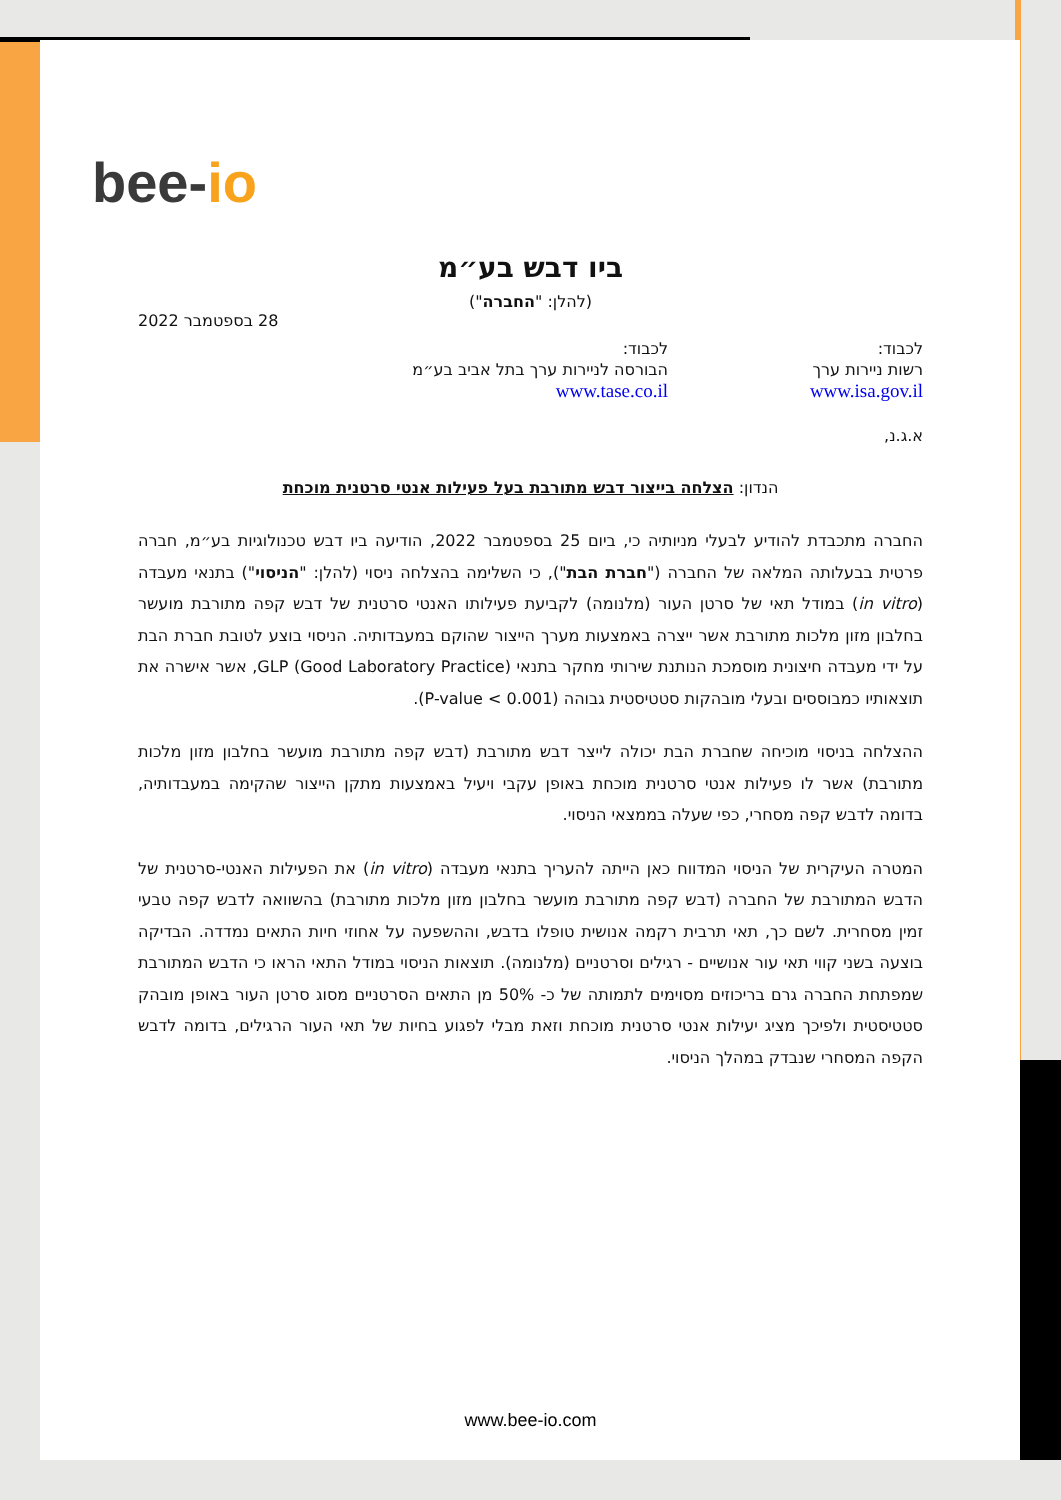bee-io
ביו דבש בע״מ
(להלן: "החברה")
28 בספטמבר 2022
לכבוד:
רשות ניירות ערך
www.isa.gov.il
לכבוד:
הבורסה לניירות ערך בתל אביב בע״מ
www.tase.co.il
א.ג.נ,
הנדון: הצלחה בייצור דבש מתורבת בעל פעילות אנטי סרטנית מוכחת
החברה מתכבדת להודיע לבעלי מניותיה כי, ביום 25 בספטמבר 2022, הודיעה ביו דבש טכנולוגיות בע״מ, חברה פרטית בבעלותה המלאה של החברה ("חברת הבת"), כי השלימה בהצלחה ניסוי (להלן: "הניסוי") בתנאי מעבדה (in vitro) במודל תאי של סרטן העור (מלנומה) לקביעת פעילותו האנטי סרטנית של דבש קפה מתורבת מועשר בחלבון מזון מלכות מתורבת אשר ייצרה באמצעות מערך הייצור שהוקם במעבדותיה. הניסוי בוצע לטובת חברת הבת על ידי מעבדה חיצונית מוסמכת הנותנת שירותי מחקר בתנאי GLP (Good Laboratory Practice), אשר אישרה את תוצאותיו כמבוססים ובעלי מובהקות סטטיסטית גבוהה (P-value < 0.001).
ההצלחה בניסוי מוכיחה שחברת הבת יכולה לייצר דבש מתורבת (דבש קפה מתורבת מועשר בחלבון מזון מלכות מתורבת) אשר לו פעילות אנטי סרטנית מוכחת באופן עקבי ויעיל באמצעות מתקן הייצור שהקימה במעבדותיה, בדומה לדבש קפה מסחרי, כפי שעלה בממצאי הניסוי.
המטרה העיקרית של הניסוי המדווח כאן הייתה להעריך בתנאי מעבדה (in vitro) את הפעילות האנטי-סרטנית של הדבש המתורבת של החברה (דבש קפה מתורבת מועשר בחלבון מזון מלכות מתורבת) בהשוואה לדבש קפה טבעי זמין מסחרית. לשם כך, תאי תרבית רקמה אנושית טופלו בדבש, וההשפעה על אחוזי חיות התאים נמדדה. הבדיקה בוצעה בשני קווי תאי עור אנושיים - רגילים וסרטניים (מלנומה). תוצאות הניסוי במודל התאי הראו כי הדבש המתורבת שמפתחת החברה גרם בריכוזים מסוימים לתמותה של כ- 50% מן התאים הסרטניים מסוג סרטן העור באופן מובהק סטטיסטית ולפיכך מציג יעילות אנטי סרטנית מוכחת וזאת מבלי לפגוע בחיות של תאי העור הרגילים, בדומה לדבש הקפה המסחרי שנבדק במהלך הניסוי.
www.bee-io.com